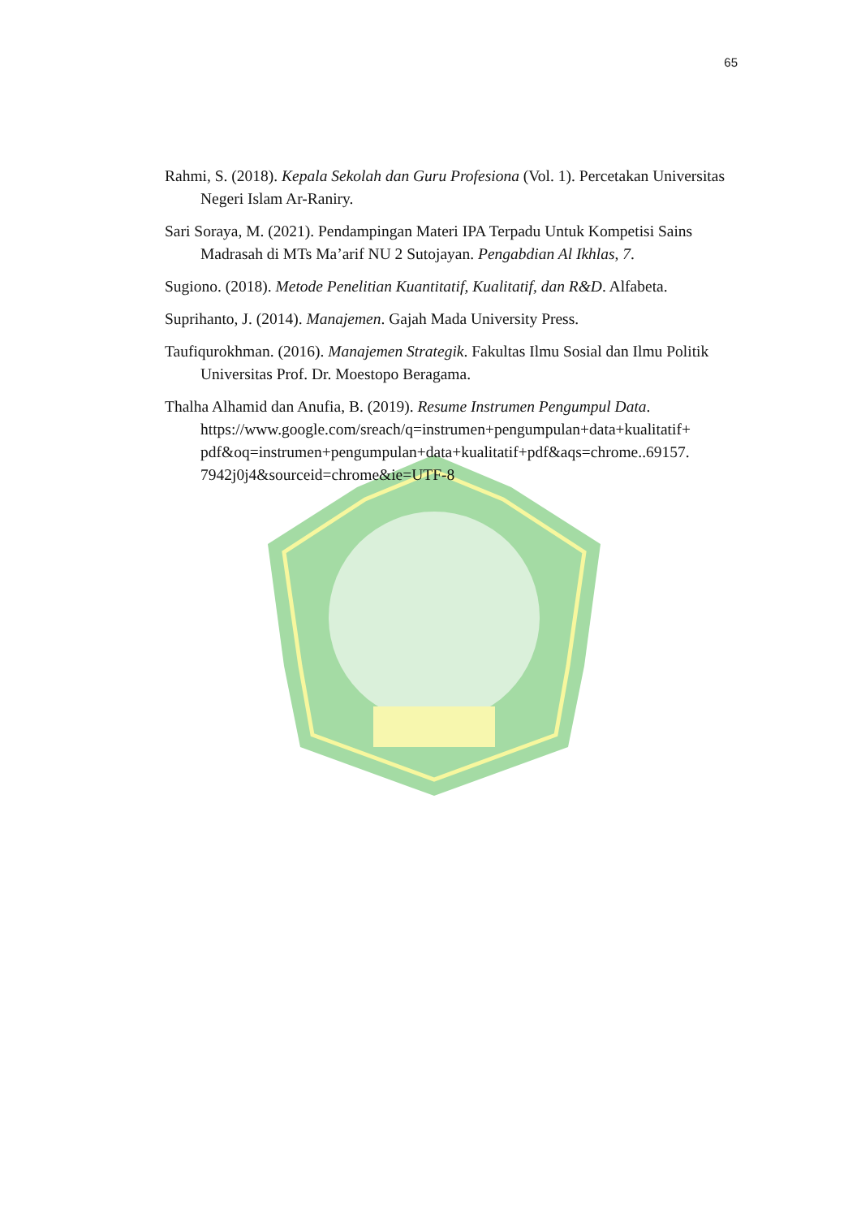65
Rahmi, S. (2018). Kepala Sekolah dan Guru Profesiona (Vol. 1). Percetakan Universitas Negeri Islam Ar-Raniry.
Sari Soraya, M. (2021). Pendampingan Materi IPA Terpadu Untuk Kompetisi Sains Madrasah di MTs Ma’arif NU 2 Sutojayan. Pengabdian Al Ikhlas, 7.
Sugiono. (2018). Metode Penelitian Kuantitatif, Kualitatif, dan R&D. Alfabeta.
Suprihanto, J. (2014). Manajemen. Gajah Mada University Press.
Taufiqurokhman. (2016). Manajemen Strategik. Fakultas Ilmu Sosial dan Ilmu Politik Universitas Prof. Dr. Moestopo Beragama.
Thalha Alhamid dan Anufia, B. (2019). Resume Instrumen Pengumpul Data. https://www.google.com/sreach/q=instrumen+pengumpulan+data+kualitatif+ pdf&oq=instrumen+pengumpulan+data+kualitatif+pdf&aqs=chrome..69157. 7942j0j4&sourceid=chrome&ie=UTF-8